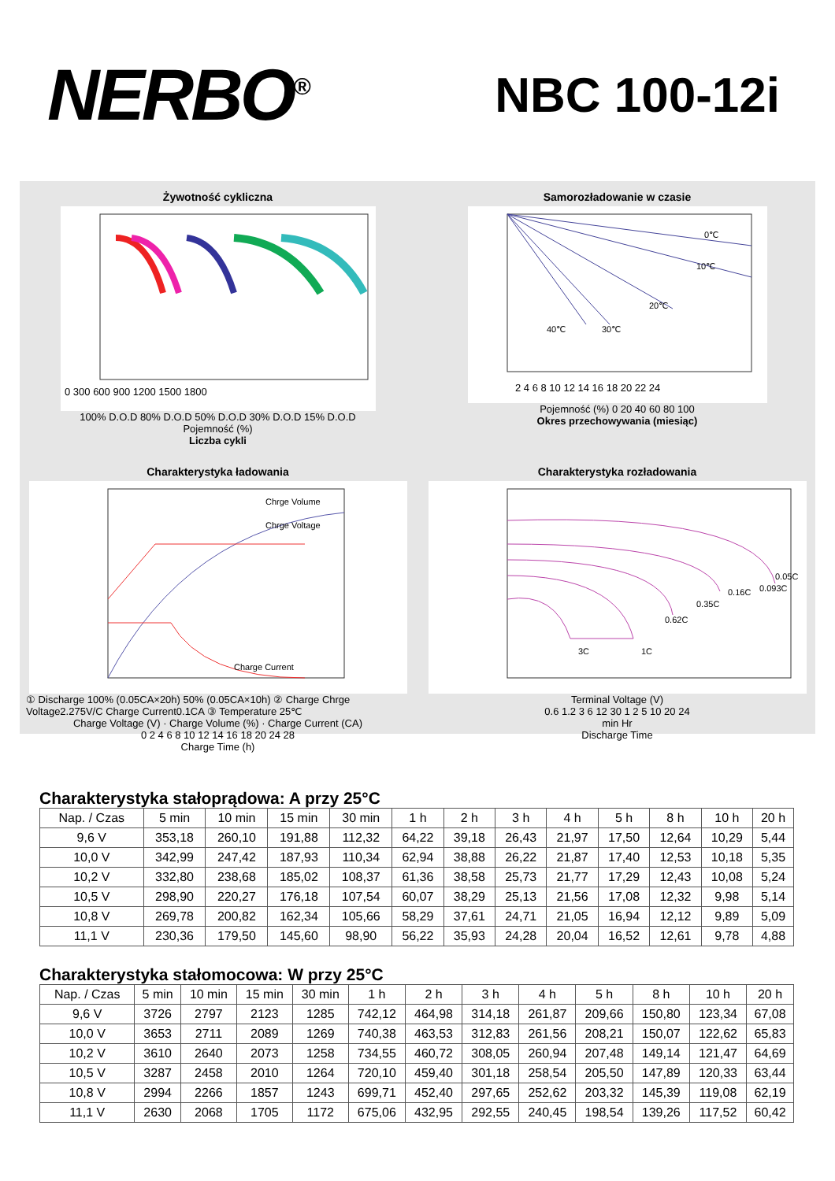NERBO<sup>®</sup>
NBC 100-12i
Żywotność cykliczna
0 300 600 900 1200 1500 1800
100% D.O.D 80% D.O.D 50% D.O.D 30% D.O.D 15% D.O.D
Pojemność (%)
Liczba cykli
Samorozładowanie w czasie
0℃
10℃
20℃
30℃
40℃
2 4 6 8 10 12 14 16 18 20 22 24
Pojemność (%) 0 20 40 60 80 100
Okres przechowywania (miesiąc)
Charakterystyka ładowania
Chrge Volume
Chrge Voltage
Charge Current
① Discharge 100% (0.05CA×20h) 50% (0.05CA×10h) ② Charge Chrge Voltage2.275V/C Charge Current0.1CA ③ Temperature 25℃
Charge Voltage (V) · Charge Volume (%) · Charge Current (CA)
0 2 4 6 8 10 12 14 16 18 20 24 28
Charge Time (h)
Charakterystyka rozładowania
3C
1C
0.62C
0.35C
0.16C
0.093C
0.05C
Terminal Voltage (V)
0.6 1.2 3 6 12 30 1 2 5 10 20 24
min Hr
Discharge Time
Charakterystyka stałoprądowa: A przy 25°C
| Nap. / Czas | 5 min | 10 min | 15 min | 30 min | 1 h | 2 h | 3 h | 4 h | 5 h | 8 h | 10 h | 20 h |
| --- | --- | --- | --- | --- | --- | --- | --- | --- | --- | --- | --- | --- |
| 9,6 V | 353,18 | 260,10 | 191,88 | 112,32 | 64,22 | 39,18 | 26,43 | 21,97 | 17,50 | 12,64 | 10,29 | 5,44 |
| 10,0 V | 342,99 | 247,42 | 187,93 | 110,34 | 62,94 | 38,88 | 26,22 | 21,87 | 17,40 | 12,53 | 10,18 | 5,35 |
| 10,2 V | 332,80 | 238,68 | 185,02 | 108,37 | 61,36 | 38,58 | 25,73 | 21,77 | 17,29 | 12,43 | 10,08 | 5,24 |
| 10,5 V | 298,90 | 220,27 | 176,18 | 107,54 | 60,07 | 38,29 | 25,13 | 21,56 | 17,08 | 12,32 | 9,98 | 5,14 |
| 10,8 V | 269,78 | 200,82 | 162,34 | 105,66 | 58,29 | 37,61 | 24,71 | 21,05 | 16,94 | 12,12 | 9,89 | 5,09 |
| 11,1 V | 230,36 | 179,50 | 145,60 | 98,90 | 56,22 | 35,93 | 24,28 | 20,04 | 16,52 | 12,61 | 9,78 | 4,88 |
Charakterystyka stałomocowa: W przy 25°C
| Nap. / Czas | 5 min | 10 min | 15 min | 30 min | 1 h | 2 h | 3 h | 4 h | 5 h | 8 h | 10 h | 20 h |
| --- | --- | --- | --- | --- | --- | --- | --- | --- | --- | --- | --- | --- |
| 9,6 V | 3726 | 2797 | 2123 | 1285 | 742,12 | 464,98 | 314,18 | 261,87 | 209,66 | 150,80 | 123,34 | 67,08 |
| 10,0 V | 3653 | 2711 | 2089 | 1269 | 740,38 | 463,53 | 312,83 | 261,56 | 208,21 | 150,07 | 122,62 | 65,83 |
| 10,2 V | 3610 | 2640 | 2073 | 1258 | 734,55 | 460,72 | 308,05 | 260,94 | 207,48 | 149,14 | 121,47 | 64,69 |
| 10,5 V | 3287 | 2458 | 2010 | 1264 | 720,10 | 459,40 | 301,18 | 258,54 | 205,50 | 147,89 | 120,33 | 63,44 |
| 10,8 V | 2994 | 2266 | 1857 | 1243 | 699,71 | 452,40 | 297,65 | 252,62 | 203,32 | 145,39 | 119,08 | 62,19 |
| 11,1 V | 2630 | 2068 | 1705 | 1172 | 675,06 | 432,95 | 292,55 | 240,45 | 198,54 | 139,26 | 117,52 | 60,42 |